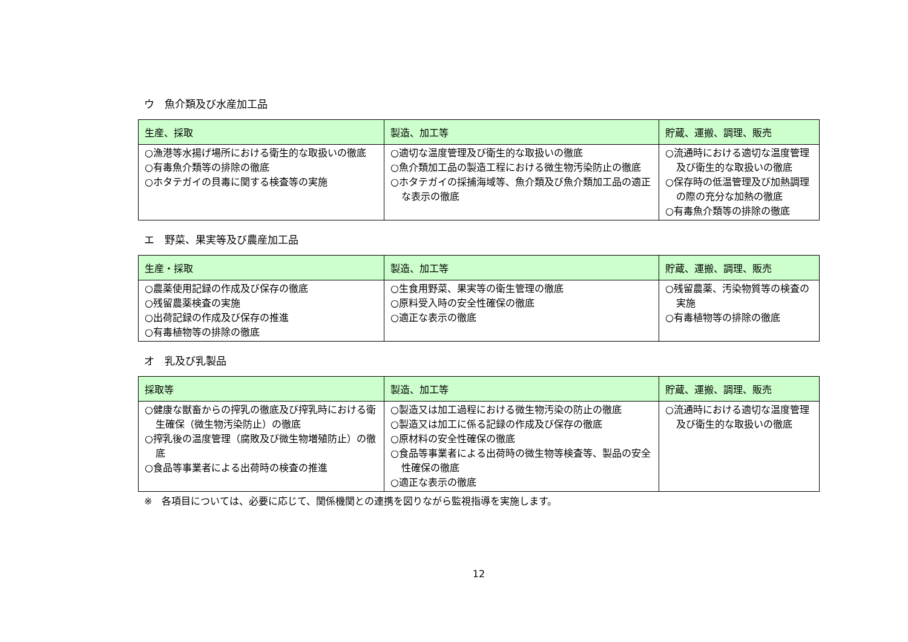ウ　魚介類及び水産加工品
| 生産、採取 | 製造、加工等 | 貯蔵、運搬、調理、販売 |
| --- | --- | --- |
| ○漁港等水揚げ場所における衛生的な取扱いの徹底 ○有毒魚介類等の排除の徹底 ○ホタテガイの貝毒に関する検査等の実施 | ○適切な温度管理及び衛生的な取扱いの徹底 ○魚介類加工品の製造工程における微生物汚染防止の徹底 ○ホタテガイの採捕海域等、魚介類及び魚介類加工品の適正な表示の徹底 | ○流通時における適切な温度管理及び衛生的な取扱いの徹底 ○保存時の低温管理及び加熱調理の際の充分な加熱の徹底 ○有毒魚介類等の排除の徹底 |
エ　野菜、果実等及び農産加工品
| 生産・採取 | 製造、加工等 | 貯蔵、運搬、調理、販売 |
| --- | --- | --- |
| ○農薬使用記録の作成及び保存の徹底 ○残留農薬検査の実施 ○出荷記録の作成及び保存の推進 ○有毒植物等の排除の徹底 | ○生食用野菜、果実等の衛生管理の徹底 ○原料受入時の安全性確保の徹底 ○適正な表示の徹底 | ○残留農薬、汚染物質等の検査の実施 ○有毒植物等の排除の徹底 |
オ　乳及び乳製品
| 採取等 | 製造、加工等 | 貯蔵、運搬、調理、販売 |
| --- | --- | --- |
| ○健康な獣畜からの搾乳の徹底及び搾乳時における衛生確保（微生物汚染防止）の徹底 ○搾乳後の温度管理（腐敗及び微生物増殖防止）の徹底 ○食品等事業者による出荷時の検査の推進 | ○製造又は加工過程における微生物汚染の防止の徹底 ○製造又は加工に係る記録の作成及び保存の徹底 ○原材料の安全性確保の徹底 ○食品等事業者による出荷時の微生物等検査等、製品の安全性確保の徹底 ○適正な表示の徹底 | ○流通時における適切な温度管理及び衛生的な取扱いの徹底 |
※　各項目については、必要に応じて、関係機関との連携を図りながら監視指導を実施します。
12